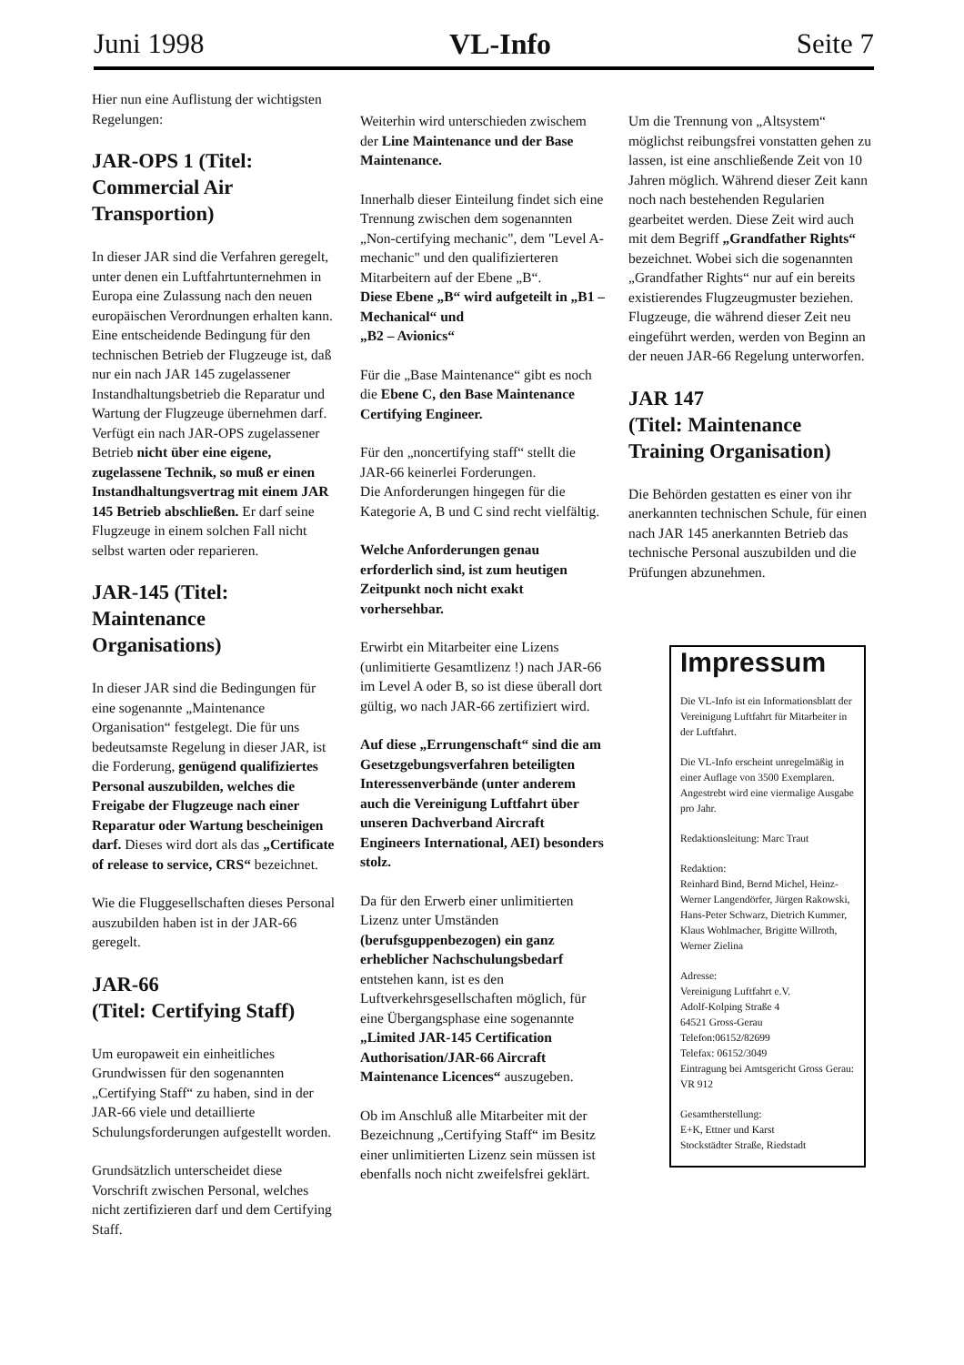Juni 1998 VL-Info Seite 7
Hier nun eine Auflistung der wichtigsten Regelungen:
JAR-OPS 1 (Titel: Commercial Air Transportion)
In dieser JAR sind die Verfahren geregelt, unter denen ein Luftfahrtunternehmen in Europa eine Zulassung nach den neuen europäischen Verordnungen erhalten kann. Eine entscheidende Bedingung für den technischen Betrieb der Flugzeuge ist, daß nur ein nach JAR 145 zugelassener Instandhaltungsbetrieb die Reparatur und Wartung der Flugzeuge übernehmen darf. Verfügt ein nach JAR-OPS zugelassener Betrieb nicht über eine eigene, zugelassene Technik, so muß er einen Instandhaltungsvertrag mit einem JAR 145 Betrieb abschließen. Er darf seine Flugzeuge in einem solchen Fall nicht selbst warten oder reparieren.
JAR-145 (Titel: Maintenance Organisations)
In dieser JAR sind die Bedingungen für eine sogenannte „Maintenance Organisation“ festgelegt. Die für uns bedeutsamste Regelung in dieser JAR, ist die Forderung, genügend qualifiziertes Personal auszubilden, welches die Freigabe der Flugzeuge nach einer Reparatur oder Wartung bescheinigen darf. Dieses wird dort als das „Certificate of release to service, CRS“ bezeichnet.
Wie die Fluggesellschaften dieses Personal auszubilden haben ist in der JAR-66 geregelt.
JAR-66
(Titel: Certifying Staff)
Um europaweit ein einheitliches Grundwissen für den sogenannten „Certifying Staff“ zu haben, sind in der JAR-66 viele und detaillierte Schulungsforderungen aufgestellt worden.
Grundsätzlich unterscheidet diese Vorschrift zwischen Personal, welches nicht zertifizieren darf und dem Certifying Staff.
Weiterhin wird unterschieden zwischem der Line Maintenance und der Base Maintenance.
Innerhalb dieser Einteilung findet sich eine Trennung zwischen dem sogenannten „Non-certifying mechanic", dem "Level A-mechanic" und den qualifizierteren Mitarbeitern auf der Ebene „B“.
Diese Ebene „B“ wird aufgeteilt in „B1 – Mechanical“ und
„B2 – Avionics“
Für die „Base Maintenance“ gibt es noch die Ebene C, den Base Maintenance Certifying Engineer.
Für den „noncertifying staff“ stellt die JAR-66 keinerlei Forderungen.
Die Anforderungen hingegen für die Kategorie A, B und C sind recht vielfältig.
Welche Anforderungen genau erforderlich sind, ist zum heutigen Zeitpunkt noch nicht exakt vorhersehbar.
Erwirbt ein Mitarbeiter eine Lizens (unlimitierte Gesamtlizenz !) nach JAR-66 im Level A oder B, so ist diese überall dort gültig, wo nach JAR-66 zertifiziert wird.
Auf diese „Errungenschaft“ sind die am Gesetzgebungsverfahren beteiligten Interessenverbände (unter anderem auch die Vereinigung Luftfahrt über unseren Dachverband Aircraft Engineers International, AEI) besonders stolz.
Da für den Erwerb einer unlimitierten Lizenz unter Umständen (berufsguppenbezogen) ein ganz erheblicher Nachschulungsbedarf entstehen kann, ist es den Luftverkehrsgesellschaften möglich, für eine Übergangsphase eine sogenannte „Limited JAR-145 Certification Authorisation/JAR-66 Aircraft Maintenance Licences“ auszugeben.
Ob im Anschluß alle Mitarbeiter mit der Bezeichnung „Certifying Staff“ im Besitz einer unlimitierten Lizenz sein müssen ist ebenfalls noch nicht zweifelsfrei geklärt.
Um die Trennung von „Altsystem“ möglichst reibungsfrei vonstatten gehen zu lassen, ist eine anschließende Zeit von 10 Jahren möglich. Während dieser Zeit kann noch nach bestehenden Regularien gearbeitet werden. Diese Zeit wird auch mit dem Begriff „Grandfather Rights“ bezeichnet. Wobei sich die sogenannten „Grandfather Rights“ nur auf ein bereits existierendes Flugzeugmuster beziehen. Flugzeuge, die während dieser Zeit neu eingeführt werden, werden von Beginn an der neuen JAR-66 Regelung unterworfen.
JAR 147
(Titel: Maintenance Training Organisation)
Die Behörden gestatten es einer von ihr anerkannten technischen Schule, für einen nach JAR 145 anerkannten Betrieb das technische Personal auszubilden und die Prüfungen abzunehmen.
Impressum
Die VL-Info ist ein Informationsblatt der Vereinigung Luftfahrt für Mitarbeiter in der Luftfahrt.
Die VL-Info erscheint unregelmäßig in einer Auflage von 3500 Exemplaren. Angestrebt wird eine viermalige Ausgabe pro Jahr.
Redaktionsleitung: Marc Traut
Redaktion:
Reinhard Bind, Bernd Michel, Heinz-Werner Langendörfer, Jürgen Rakowski, Hans-Peter Schwarz, Dietrich Kummer, Klaus Wohlmacher, Brigitte Willroth, Werner Zielina
Adresse:
Vereinigung Luftfahrt e.V.
Adolf-Kolping Straße 4
64521 Gross-Gerau
Telefon:06152/82699
Telefax: 06152/3049
Eintragung bei Amtsgericht Gross Gerau: VR 912
Gesamtherstellung:
E+K, Ettner und Karst
Stockstädter Straße, Riedstadt